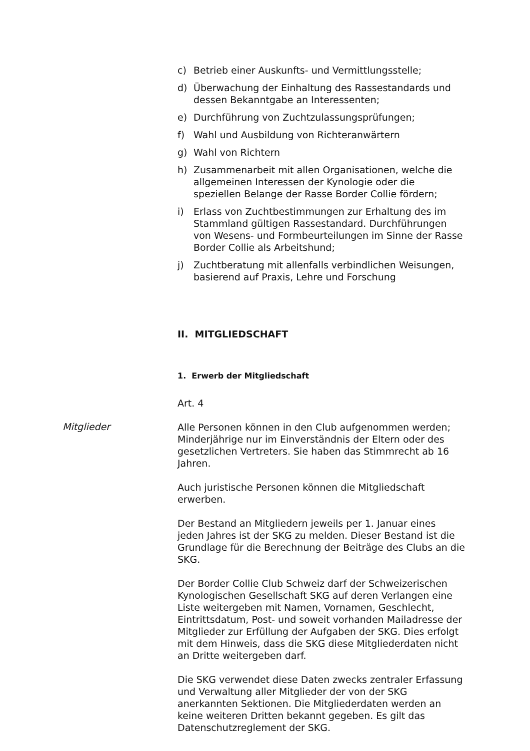c) Betrieb einer Auskunfts- und Vermittlungsstelle;
d) Überwachung der Einhaltung des Rassestandards und dessen Bekanntgabe an Interessenten;
e) Durchführung von Zuchtzulassungsprüfungen;
f) Wahl und Ausbildung von Richteranwärtern
g) Wahl von Richtern
h) Zusammenarbeit mit allen Organisationen, welche die allgemeinen Interessen der Kynologie oder die speziellen Belange der Rasse Border Collie fördern;
i) Erlass von Zuchtbestimmungen zur Erhaltung des im Stammland gültigen Rassestandard. Durchführungen von Wesens- und Formbeurteilungen im Sinne der Rasse Border Collie als Arbeitshund;
j) Zuchtberatung mit allenfalls verbindlichen Weisungen, basierend auf Praxis, Lehre und Forschung
II. MITGLIEDSCHAFT
1. Erwerb der Mitgliedschaft
Art. 4
Mitglieder
Alle Personen können in den Club aufgenommen werden; Minderjährige nur im Einverständnis der Eltern oder des gesetzlichen Vertreters. Sie haben das Stimmrecht ab 16 Jahren.
Auch juristische Personen können die Mitgliedschaft erwerben.
Der Bestand an Mitgliedern jeweils per 1. Januar eines jeden Jahres ist der SKG zu melden. Dieser Bestand ist die Grundlage für die Berechnung der Beiträge des Clubs an die SKG.
Der Border Collie Club Schweiz darf der Schweizerischen Kynologischen Gesellschaft SKG auf deren Verlangen eine Liste weitergeben mit Namen, Vornamen, Geschlecht, Eintrittsdatum, Post- und soweit vorhanden Mailadresse der Mitglieder zur Erfüllung der Aufgaben der SKG. Dies erfolgt mit dem Hinweis, dass die SKG diese Mitgliederdaten nicht an Dritte weitergeben darf.
Die SKG verwendet diese Daten zwecks zentraler Erfassung und Verwaltung aller Mitglieder der von der SKG anerkannten Sektionen. Die Mitgliederdaten werden an keine weiteren Dritten bekannt gegeben. Es gilt das Datenschutzreglement der SKG.